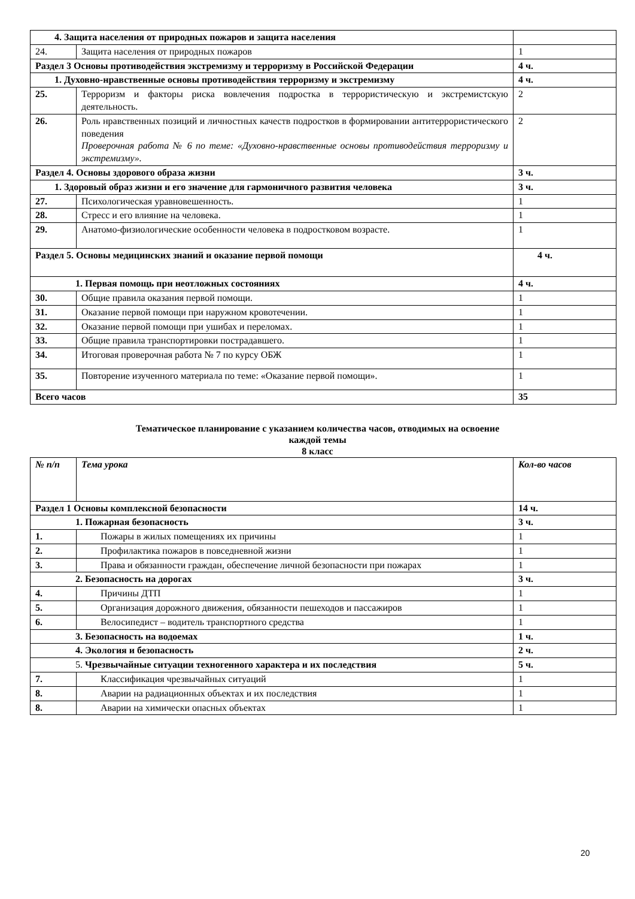| 4. Защита населения от природных пожаров и защита населения | | |
| 24. | Защита населения от природных пожаров | 1 |
| Раздел 3 Основы противодействия экстремизму и терроризму в Российской Федерации | | 4 ч. |
| 1. Духовно-нравственные основы противодействия терроризму и экстремизму | | 4 ч. |
| 25. | Терроризм и факторы риска вовлечения подростка в террористическую и экстремистскую деятельность. | 2 |
| 26. | Роль нравственных позиций и личностных качеств подростков в формировании антитеррористического поведения Проверочная работа № 6 по теме: «Духовно-нравственные основы противодействия терроризму и экстремизму». | 2 |
| Раздел 4. Основы здорового образа жизни | | 3 ч. |
| 1. Здоровый образ жизни и его значение для гармоничного развития человека | | 3 ч. |
| 27. | Психологическая уравновешенность. | 1 |
| 28. | Стресс и его влияние на человека. | 1 |
| 29. | Анатомо-физиологические особенности человека в подростковом возрасте. | 1 |
| Раздел 5. Основы медицинских знаний и оказание первой помощи | | 4 ч. |
| 1. Первая помощь при неотложных состояниях | | 4 ч. |
| 30. | Общие правила оказания первой помощи. | 1 |
| 31. | Оказание первой помощи при наружном кровотечении. | 1 |
| 32. | Оказание первой помощи при ушибах и переломах. | 1 |
| 33. | Общие правила транспортировки пострадавшего. | 1 |
| 34. | Итоговая проверочная работа № 7 по курсу ОБЖ | 1 |
| 35. | Повторение изученного материала по теме: «Оказание первой помощи». | 1 |
| Всего часов | | 35 |
Тематическое планирование с указанием количества часов, отводимых на освоение
каждой темы
8 класс
| № п/п | Тема урока | Кол-во часов |
| Раздел 1 Основы комплексной безопасности | | 14 ч. |
| 1. Пожарная безопасность | | 3 ч. |
| 1. | Пожары в жилых помещениях их причины | 1 |
| 2. | Профилактика пожаров в повседневной жизни | 1 |
| 3. | Права и обязанности граждан, обеспечение личной безопасности при пожарах | 1 |
| 2. Безопасность на дорогах | | 3 ч. |
| 4. | Причины ДТП | 1 |
| 5. | Организация дорожного движения, обязанности пешеходов и пассажиров | 1 |
| 6. | Велосипедист – водитель транспортного средства | 1 |
| 3. Безопасность на водоемах | | 1 ч. |
| 4. Экология и безопасность | | 2 ч. |
| 5. Чрезвычайные ситуации техногенного характера и их последствия | | 5 ч. |
| 7. | Классификация чрезвычайных ситуаций | 1 |
| 8. | Аварии на радиационных объектах и их последствия | 1 |
| 8. | Аварии на химически опасных объектах | 1 |
20